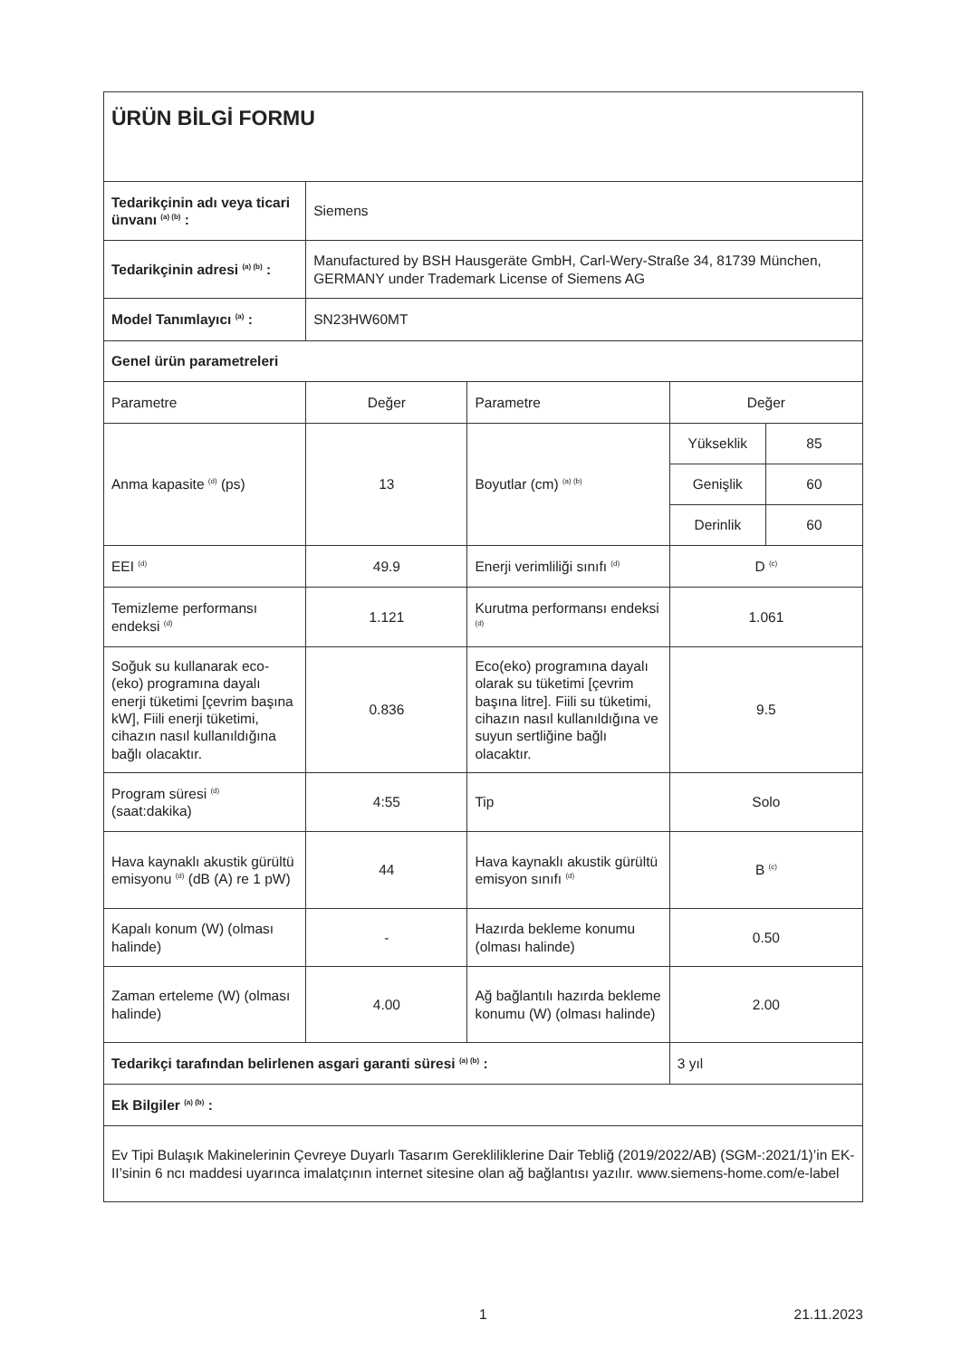| ÜRÜN BİLGİ FORMU | | | | |
| Tedarikçinin adı veya ticari ünvanı <sup>(a) (b)</sup> : | Siemens | | | |
| Tedarikçinin adresi <sup>(a) (b)</sup> : | Manufactured by BSH Hausgeräte GmbH, Carl-Wery-Straße 34, 81739 München, GERMANY under Trademark License of Siemens AG | | | |
| Model Tanımlayıcı <sup>(a)</sup> : | SN23HW60MT | | | |
| Genel ürün parametreleri | | | | |
| Parametre | Değer | Parametre | Değer | |
| Anma kapasite <sup>(d)</sup> (ps) | 13 | Boyutlar (cm) <sup>(a) (b)</sup> | Yükseklik | 85 |
| | | | Genişlik | 60 |
| | | | Derinlik | 60 |
| EEI <sup>(d)</sup> | 49.9 | Enerji verimliliği sınıfı <sup>(d)</sup> | D <sup>(c)</sup> | |
| Temizleme performansı endeksi <sup>(d)</sup> | 1.121 | Kurutma performansı endeksi <sup>(d)</sup> | 1.061 | |
| Soğuk su kullanarak eco-(eko) programına dayalı enerji tüketimi [çevrim başına kW], Fiili enerji tüketimi, cihazın nasıl kullanıldığına bağlı olacaktır. | 0.836 | Eco(eko) programına dayalı olarak su tüketimi [çevrim başına litre]. Fiili su tüketimi, cihazın nasıl kullanıldığına ve suyun sertliğine bağlı olacaktır. | 9.5 | |
| Program süresi <sup>(d)</sup> (saat:dakika) | 4:55 | Tip | Solo | |
| Hava kaynaklı akustik gürültü emisyonu <sup>(d)</sup> (dB (A) re 1 pW) | 44 | Hava kaynaklı akustik gürültü emisyon sınıfı <sup>(d)</sup> | B <sup>(c)</sup> | |
| Kapalı konum (W) (olması halinde) | - | Hazırda bekleme konumu (olması halinde) | 0.50 | |
| Zaman erteleme (W) (olması halinde) | 4.00 | Ağ bağlantılı hazırda bekleme konumu (W) (olması halinde) | 2.00 | |
| Tedarikçi tarafından belirlenen asgari garanti süresi <sup>(a) (b)</sup> : | | | 3 yıl | |
| Ek Bilgiler <sup>(a) (b)</sup> : | | | | |
| Ev Tipi Bulaşık Makinelerinin Çevreye Duyarlı Tasarım Gerekliliklerine Dair Tebliğ (2019/2022/AB) (SGM-:2021/1)’in EK-II’sinin 6 ncı maddesi uyarınca imalatçının internet sitesine olan ağ bağlantısı yazılır. www.siemens-home.com/e-label | | | | |
1 21.11.2023